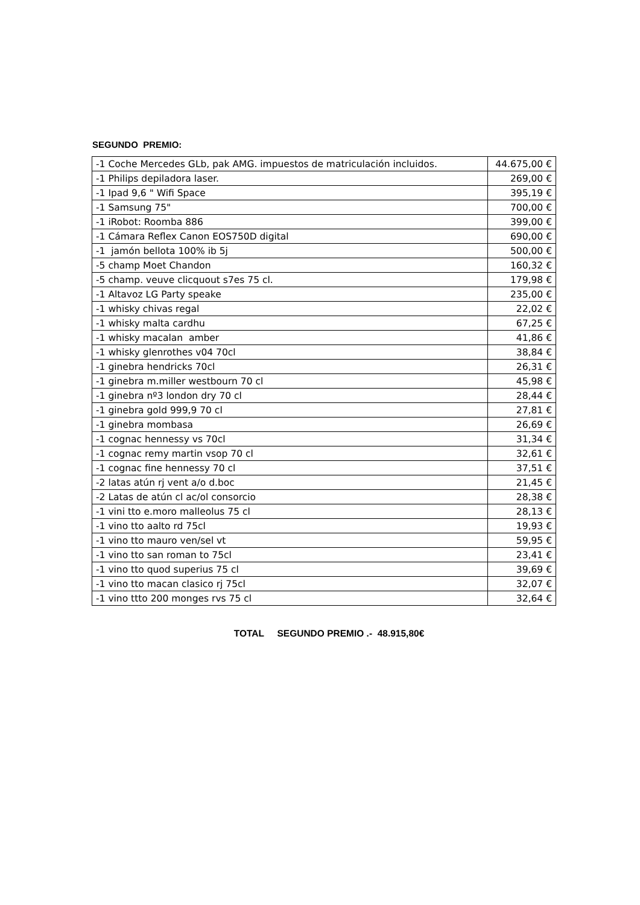SEGUNDO PREMIO:
| -1 Coche Mercedes GLb, pak AMG. impuestos de matriculación incluidos. | 44.675,00 € |
| -1 Philips depiladora laser. | 269,00 € |
| -1 Ipad 9,6 " Wifi Space | 395,19 € |
| -1 Samsung 75" | 700,00 € |
| -1 iRobot: Roomba 886 | 399,00 € |
| -1 Cámara Reflex Canon EOS750D digital | 690,00 € |
| -1 jamón bellota 100% ib 5j | 500,00 € |
| -5 champ Moet Chandon | 160,32 € |
| -5 champ. veuve clicquout s7es 75 cl. | 179,98 € |
| -1 Altavoz LG Party speake | 235,00 € |
| -1 whisky chivas regal | 22,02 € |
| -1 whisky malta cardhu | 67,25 € |
| -1 whisky macalan amber | 41,86 € |
| -1 whisky glenrothes v04 70cl | 38,84 € |
| -1 ginebra hendricks 70cl | 26,31 € |
| -1 ginebra m.miller westbourn 70 cl | 45,98 € |
| -1 ginebra nº3 london dry 70 cl | 28,44 € |
| -1 ginebra gold 999,9 70 cl | 27,81 € |
| -1 ginebra mombasa | 26,69 € |
| -1 cognac hennessy vs 70cl | 31,34 € |
| -1 cognac remy martin vsop 70 cl | 32,61 € |
| -1 cognac fine hennessy 70 cl | 37,51 € |
| -2 latas atún rj vent a/o d.boc | 21,45 € |
| -2 Latas de atún cl ac/ol consorcio | 28,38 € |
| -1 vini tto e.moro malleolus 75 cl | 28,13 € |
| -1 vino tto aalto rd 75cl | 19,93 € |
| -1 vino tto mauro ven/sel vt | 59,95 € |
| -1 vino tto san roman to 75cl | 23,41 € |
| -1 vino tto quod superius 75 cl | 39,69 € |
| -1 vino tto macan clasico rj 75cl | 32,07 € |
| -1 vino ttto 200 monges rvs 75 cl | 32,64 € |
TOTAL SEGUNDO PREMIO .- 48.915,80€